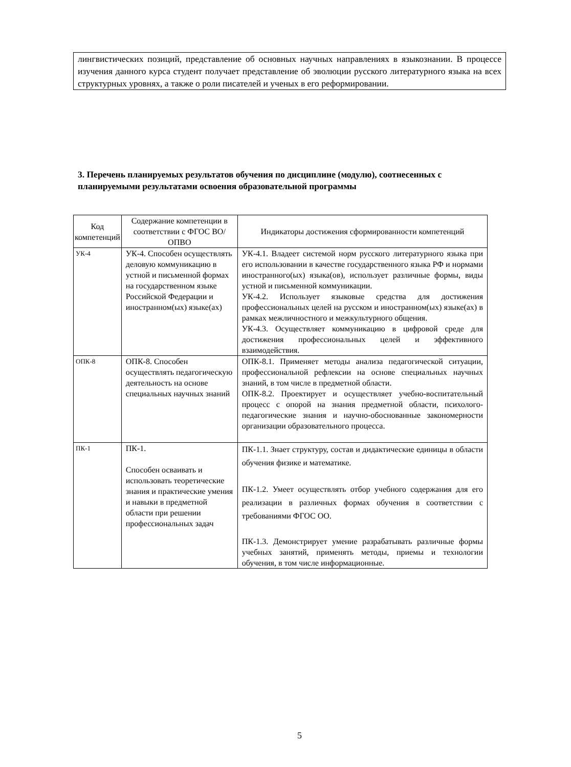лингвистических позиций, представление об основных научных направлениях в языкознании. В процессе изучения данного курса студент получает представление об эволюции русского литературного языка на всех структурных уровнях, а также о роли писателей и ученых в его реформировании.
3. Перечень планируемых результатов обучения по дисциплине (модулю), соотнесенных с планируемыми результатами освоения образовательной программы
| Код компетенций | Содержание компетенции в соответствии с ФГОС ВО/ ОПВО | Индикаторы достижения сформированности компетенций |
| --- | --- | --- |
| УК-4 | УК-4. Способен осуществлять деловую коммуникацию в устной и письменной формах на государственном языке Российской Федерации и иностранном(ых) языке(ах) | УК-4.1. Владеет системой норм русского литературного языка при его использовании в качестве государственного языка РФ и нормами иностранного(ых) языка(ов), использует различные формы, виды устной и письменной коммуникации. УК-4.2. Использует языковые средства для достижения профессиональных целей на русском и иностранном(ых) языке(ах) в рамках межличностного и межкультурного общения. УК-4.3. Осуществляет коммуникацию в цифровой среде для достижения профессиональных целей и эффективного взаимодействия. |
| ОПК-8 | ОПК-8. Способен осуществлять педагогическую деятельность на основе специальных научных знаний | ОПК-8.1. Применяет методы анализа педагогической ситуации, профессиональной рефлексии на основе специальных научных знаний, в том числе в предметной области. ОПК-8.2. Проектирует и осуществляет учебно-воспитательный процесс с опорой на знания предметной области, психолого-педагогические знания и научно-обоснованные закономерности организации образовательного процесса. |
| ПК-1 | ПК-1. Способен осваивать и использовать теоретические знания и практические умения и навыки в предметной области при решении профессиональных задач | ПК-1.1. Знает структуру, состав и дидактические единицы в области обучения физике и математике. ПК-1.2. Умеет осуществлять отбор учебного содержания для его реализации в различных формах обучения в соответствии с требованиями ФГОС ОО. ПК-1.3. Демонстрирует умение разрабатывать различные формы учебных занятий, применять методы, приемы и технологии обучения, в том числе информационные. |
5